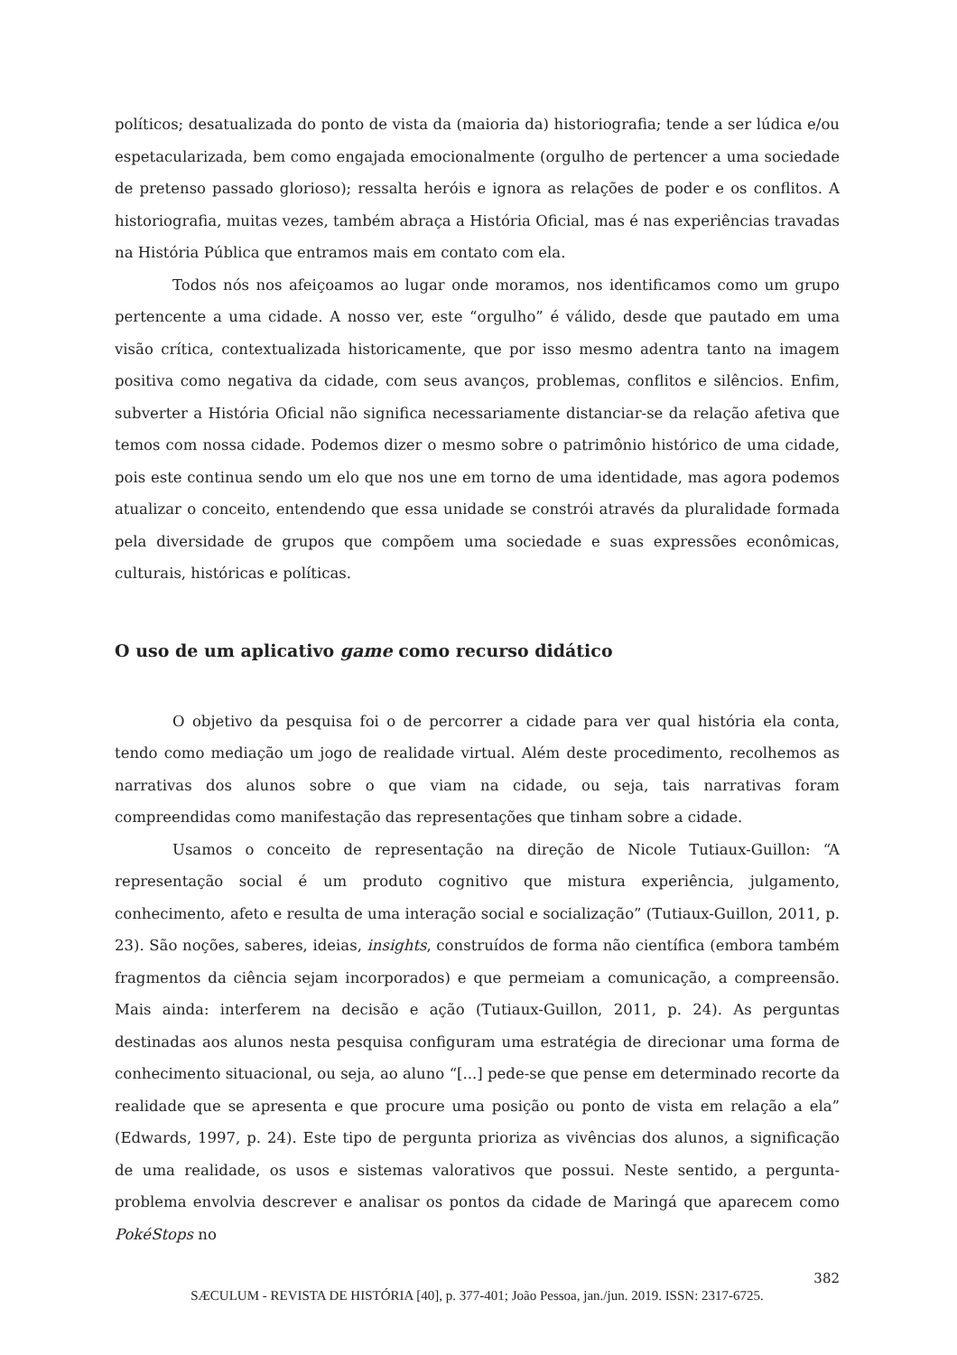políticos; desatualizada do ponto de vista da (maioria da) historiografia; tende a ser lúdica e/ou espetacularizada, bem como engajada emocionalmente (orgulho de pertencer a uma sociedade de pretenso passado glorioso); ressalta heróis e ignora as relações de poder e os conflitos. A historiografia, muitas vezes, também abraça a História Oficial, mas é nas experiências travadas na História Pública que entramos mais em contato com ela.
Todos nós nos afeiçoamos ao lugar onde moramos, nos identificamos como um grupo pertencente a uma cidade. A nosso ver, este “orgulho” é válido, desde que pautado em uma visão crítica, contextualizada historicamente, que por isso mesmo adentra tanto na imagem positiva como negativa da cidade, com seus avanços, problemas, conflitos e silêncios. Enfim, subverter a História Oficial não significa necessariamente distanciar-se da relação afetiva que temos com nossa cidade. Podemos dizer o mesmo sobre o patrimônio histórico de uma cidade, pois este continua sendo um elo que nos une em torno de uma identidade, mas agora podemos atualizar o conceito, entendendo que essa unidade se constrói através da pluralidade formada pela diversidade de grupos que compõem uma sociedade e suas expressões econômicas, culturais, históricas e políticas.
O uso de um aplicativo game como recurso didático
O objetivo da pesquisa foi o de percorrer a cidade para ver qual história ela conta, tendo como mediação um jogo de realidade virtual. Além deste procedimento, recolhemos as narrativas dos alunos sobre o que viam na cidade, ou seja, tais narrativas foram compreendidas como manifestação das representações que tinham sobre a cidade.
Usamos o conceito de representação na direção de Nicole Tutiaux-Guillon: “A representação social é um produto cognitivo que mistura experiência, julgamento, conhecimento, afeto e resulta de uma interação social e socialização” (Tutiaux-Guillon, 2011, p. 23). São noções, saberes, ideias, insights, construídos de forma não científica (embora também fragmentos da ciência sejam incorporados) e que permeiam a comunicação, a compreensão. Mais ainda: interferem na decisão e ação (Tutiaux-Guillon, 2011, p. 24). As perguntas destinadas aos alunos nesta pesquisa configuram uma estratégia de direcionar uma forma de conhecimento situacional, ou seja, ao aluno “[...] pede-se que pense em determinado recorte da realidade que se apresenta e que procure uma posição ou ponto de vista em relação a ela” (Edwards, 1997, p. 24). Este tipo de pergunta prioriza as vivências dos alunos, a significação de uma realidade, os usos e sistemas valorativos que possui. Neste sentido, a pergunta-problema envolvia descrever e analisar os pontos da cidade de Maringá que aparecem como PokéStops no
382
SÆCULUM - REVISTA DE HISTÓRIA [40], p. 377-401; João Pessoa, jan./jun. 2019. ISSN: 2317-6725.